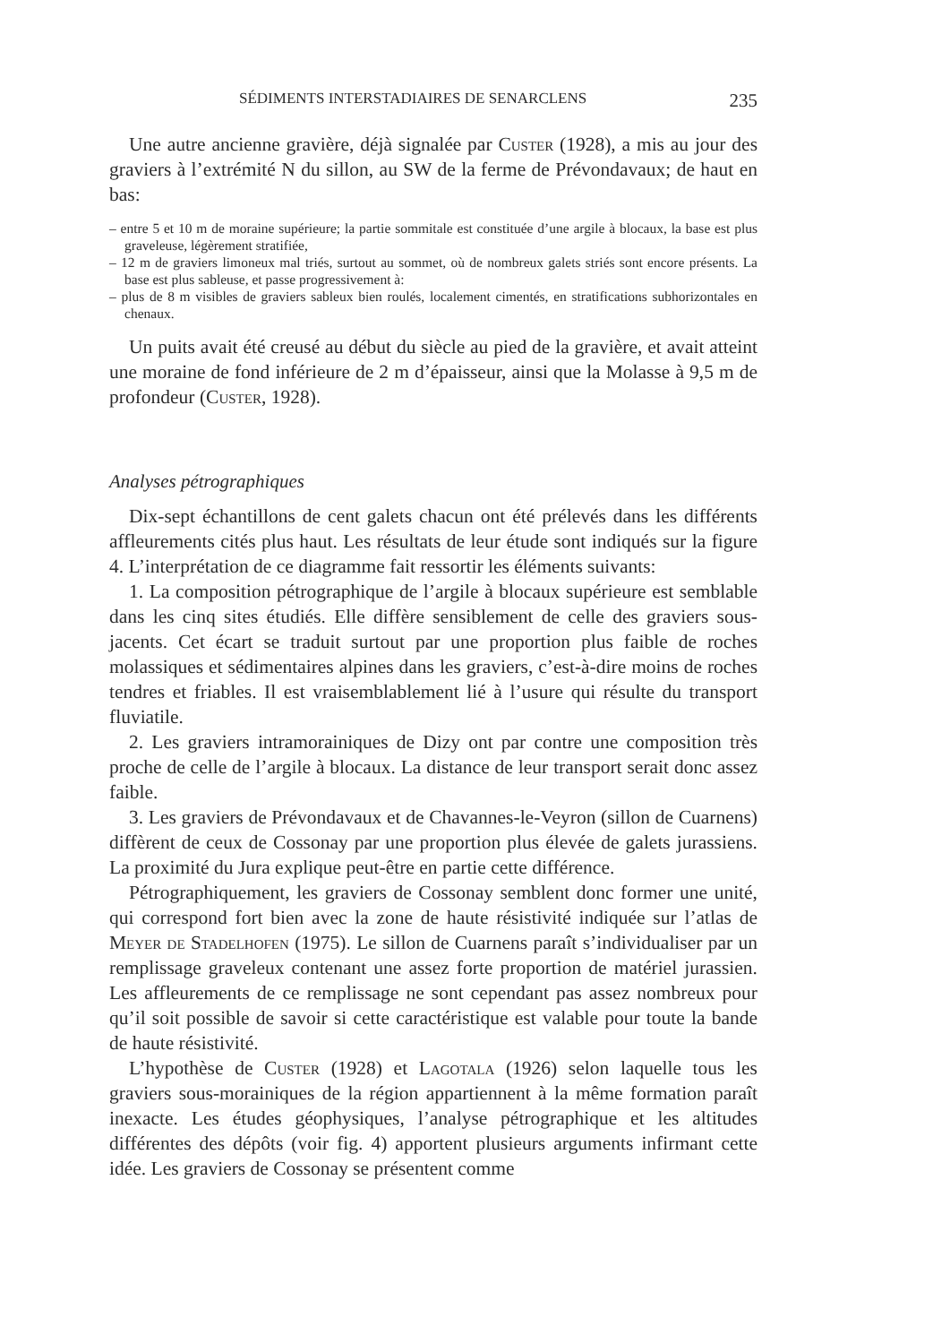SÉDIMENTS INTERSTADIAIRES DE SENARCLENS 235
Une autre ancienne gravière, déjà signalée par Custer (1928), a mis au jour des graviers à l’extrémité N du sillon, au SW de la ferme de Prévondavaux; de haut en bas:
– entre 5 et 10 m de moraine supérieure; la partie sommitale est constituée d’une argile à blocaux, la base est plus graveleuse, légèrement stratifiée,
– 12 m de graviers limoneux mal triés, surtout au sommet, où de nombreux galets striés sont encore présents. La base est plus sableuse, et passe progressivement à:
– plus de 8 m visibles de graviers sableux bien roulés, localement cimentés, en stratifications subhorizontales en chenaux.
Un puits avait été creusé au début du siècle au pied de la gravière, et avait atteint une moraine de fond inférieure de 2 m d’épaisseur, ainsi que la Molasse à 9,5 m de profondeur (Custer, 1928).
Analyses pétrographiques
Dix-sept échantillons de cent galets chacun ont été prélevés dans les différents affleurements cités plus haut. Les résultats de leur étude sont indiqués sur la figure 4. L’interprétation de ce diagramme fait ressortir les éléments suivants:
1. La composition pétrographique de l’argile à blocaux supérieure est semblable dans les cinq sites étudiés. Elle diffère sensiblement de celle des graviers sous-jacents. Cet écart se traduit surtout par une proportion plus faible de roches molassiques et sédimentaires alpines dans les graviers, c’est-à-dire moins de roches tendres et friables. Il est vraisemblablement lié à l’usure qui résulte du transport fluviatile.
2. Les graviers intramorainiques de Dizy ont par contre une composition très proche de celle de l’argile à blocaux. La distance de leur transport serait donc assez faible.
3. Les graviers de Prévondavaux et de Chavannes-le-Veyron (sillon de Cuarnens) diffèrent de ceux de Cossonay par une proportion plus élevée de galets jurassiens. La proximité du Jura explique peut-être en partie cette différence.
Pétrographiquement, les graviers de Cossonay semblent donc former une unité, qui correspond fort bien avec la zone de haute résistivité indiquée sur l’atlas de Meyer de Stadelhofen (1975). Le sillon de Cuarnens paraît s’individualiser par un remplissage graveleux contenant une assez forte proportion de matériel jurassien. Les affleurements de ce remplissage ne sont cependant pas assez nombreux pour qu’il soit possible de savoir si cette caractéristique est valable pour toute la bande de haute résistivité.
L’hypothèse de Custer (1928) et Lagotala (1926) selon laquelle tous les graviers sous-morainiques de la région appartiennent à la même formation paraît inexacte. Les études géophysiques, l’analyse pétrographique et les altitudes différentes des dépôts (voir fig. 4) apportent plusieurs arguments infirmant cette idée. Les graviers de Cossonay se présentent comme